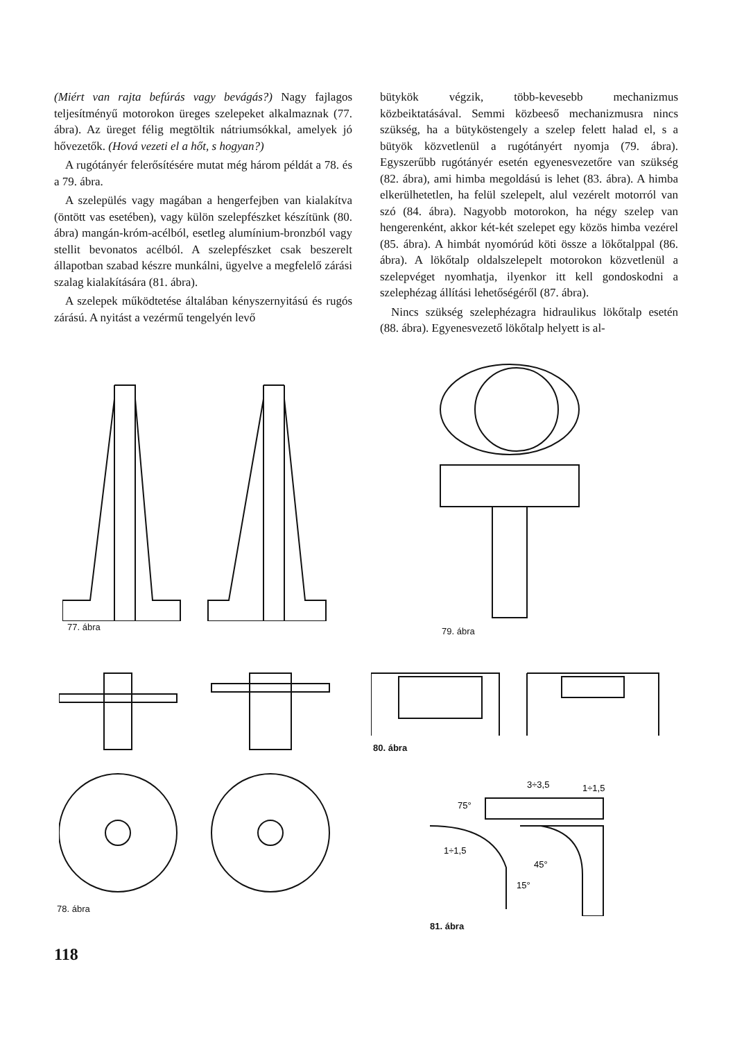(Miért van rajta befúrás vagy bevágás?) Nagy fajlagos teljesítményű motorokon üreges szelepeket alkalmaznak (77. ábra). Az üreget félig megtöltik nátriumsókkal, amelyek jó hővezetők. (Hová vezeti el a hőt, s hogyan?)
A rugótányér felerősítésére mutat még három példát a 78. és a 79. ábra.
A szelepülés vagy magában a hengerfejben van kialakítva (öntött vas esetében), vagy külön szelepfészket készítünk (80. ábra) mangán-króm-acélból, esetleg alumínium-bronzból vagy stellit bevonatos acélból. A szelepfészket csak beszerelt állapotban szabad készre munkálni, ügyelve a megfelelő zárási szalag kialakítására (81. ábra).
A szelepek működtetése általában kényszernyitású és rugós zárású. A nyitást a vezérmű tengelyén levő
bütykök végzik, több-kevesebb mechanizmus közbeiktatásával. Semmi közbeeső mechanizmusra nincs szükség, ha a bütyköstengely a szelep felett halad el, s a bütyök közvetlenül a rugótányért nyomja (79. ábra). Egyszerűbb rugótányér esetén egyenesvezetőre van szükség (82. ábra), ami himba megoldású is lehet (83. ábra). A himba elkerülhetetlen, ha felül szelepelt, alul vezérelt motorról van szó (84. ábra). Nagyobb motorokon, ha négy szelep van hengerenként, akkor két-két szelepet egy közös himba vezérel (85. ábra). A himbát nyomórúd köti össze a lökőtalppal (86. ábra). A lökőtalp oldalszelepelt motorokon közvetlenül a szelepvéget nyomhatja, ilyenkor itt kell gondoskodni a szelephézag állítási lehetőségéről (87. ábra).
Nincs szükség szelephézagra hidraulikus lökőtalp esetén (88. ábra). Egyenesvezető lökőtalp helyett is al-
77. ábra 79. ábra
78. ábra
80. ábra
75°
3÷3,5
1÷1,5
1÷1,5
45°
15°
81. ábra
118